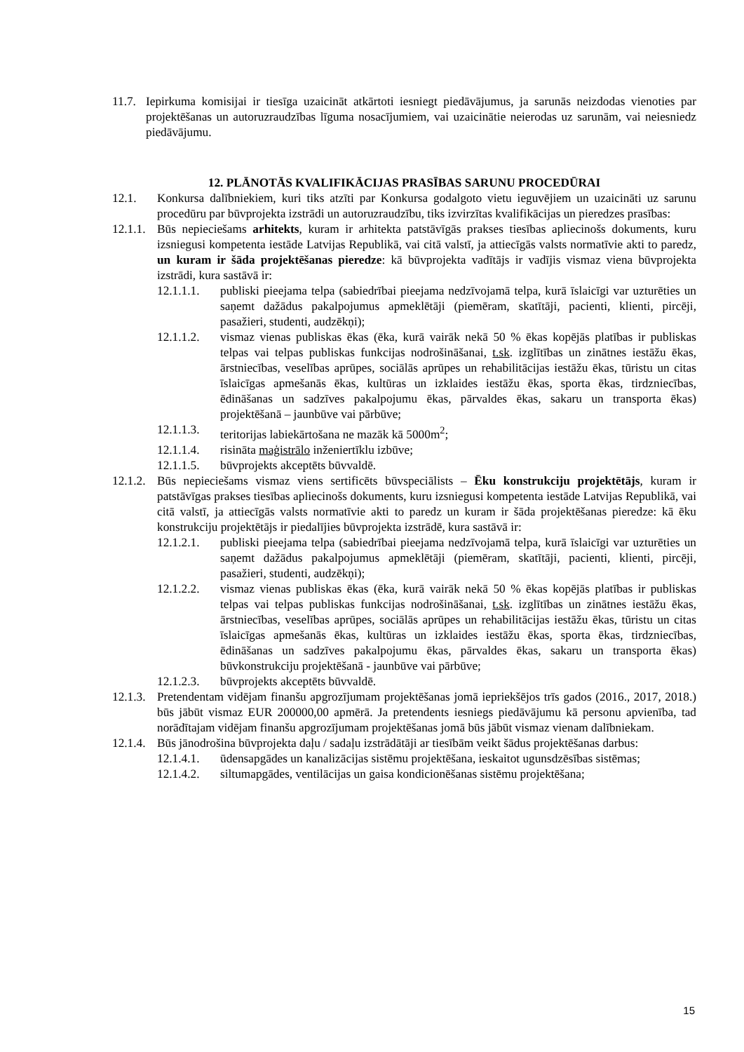11.7.
Iepirkuma komisijai ir tiesīga uzaicināt atkārtoti iesniegt piedāvājumus, ja sarunās neizdodas vienoties par projektēšanas un autoruzraudzības līguma nosacījumiem, vai uzaicinātie neierodas uz sarunām, vai neiesniedz piedāvājumu.
12. PLĀNOTĀS KVALIFIKĀCIJAS PRASĪBAS SARUNU PROCEDŪRAI
12.1. Konkursa dalībniekiem, kuri tiks atzīti par Konkursa godalgoto vietu ieguvējiem un uzaicināti uz sarunu procedūru par būvprojekta izstrādi un autoruzraudzību, tiks izvirzītas kvalifikācijas un pieredzes prasības:
12.1.1.
Būs nepieciešams arhitekts, kuram ir arhitekta patstāvīgās prakses tiesības apliecinošs dokuments, kuru izsniegusi kompetenta iestāde Latvijas Republikā, vai citā valstī, ja attiecīgās valsts normatīvie akti to paredz, un kuram ir šāda projektēšanas pieredze: kā būvprojekta vadītājs ir vadījis vismaz viena būvprojekta izstrādi, kura sastāvā ir:
12.1.1.1.
publiski pieejama telpa (sabiedrībai pieejama nedzīvojamā telpa, kurā īslaicīgi var uzturēties un saņemt dažādus pakalpojumus apmeklētāji (piemēram, skatītāji, pacienti, klienti, pircēji, pasažieri, studenti, audzēkņi);
12.1.1.2.
vismaz vienas publiskas ēkas (ēka, kurā vairāk nekā 50 % ēkas kopējās platības ir publiskas telpas vai telpas publiskas funkcijas nodrošināšanai, t.sk. izglītības un zinātnes iestāžu ēkas, ārstniecības, veselības aprūpes, sociālās aprūpes un rehabilitācijas iestāžu ēkas, tūristu un citas īslaicīgas apmešanās ēkas, kultūras un izklaides iestāžu ēkas, sporta ēkas, tirdzniecības, ēdināšanas un sadzīves pakalpojumu ēkas, pārvaldes ēkas, sakaru un transporta ēkas) projektēšanā – jaunbūve vai pārbūve;
12.1.1.3.
teritorijas labiekārtošana ne mazāk kā 5000m<sup>2</sup>;
12.1.1.4.
risināta maģistrālo inženiertīklu izbūve;
12.1.1.5.
būvprojekts akceptēts būvvaldē.
12.1.2.
Būs nepieciešams vismaz viens sertificēts būvspeciālists – Ēku konstrukciju projektētājs, kuram ir patstāvīgas prakses tiesības apliecinošs dokuments, kuru izsniegusi kompetenta iestāde Latvijas Republikā, vai citā valstī, ja attiecīgās valsts normatīvie akti to paredz un kuram ir šāda projektēšanas pieredze: kā ēku konstrukciju projektētājs ir piedalījies būvprojekta izstrādē, kura sastāvā ir:
12.1.2.1.
publiski pieejama telpa (sabiedrībai pieejama nedzīvojamā telpa, kurā īslaicīgi var uzturēties un saņemt dažādus pakalpojumus apmeklētāji (piemēram, skatītāji, pacienti, klienti, pircēji, pasažieri, studenti, audzēkņi);
12.1.2.2.
vismaz vienas publiskas ēkas (ēka, kurā vairāk nekā 50 % ēkas kopējās platības ir publiskas telpas vai telpas publiskas funkcijas nodrošināšanai, t.sk. izglītības un zinātnes iestāžu ēkas, ārstniecības, veselības aprūpes, sociālās aprūpes un rehabilitācijas iestāžu ēkas, tūristu un citas īslaicīgas apmešanās ēkas, kultūras un izklaides iestāžu ēkas, sporta ēkas, tirdzniecības, ēdināšanas un sadzīves pakalpojumu ēkas, pārvaldes ēkas, sakaru un transporta ēkas) būvkonstrukciju projektēšanā - jaunbūve vai pārbūve;
12.1.2.3.
būvprojekts akceptēts būvvaldē.
12.1.3.
Pretendentam vidējam finanšu apgrozījumam projektēšanas jomā iepriekšējos trīs gados (2016., 2017, 2018.) būs jābūt vismaz EUR 200000,00 apmērā. Ja pretendents iesniegs piedāvājumu kā personu apvienība, tad norādītajam vidējam finanšu apgrozījumam projektēšanas jomā būs jābūt vismaz vienam dalībniekam.
12.1.4.
Būs jānodrošina būvprojekta daļu / sadaļu izstrādātāji ar tiesībām veikt šādus projektēšanas darbus:
12.1.4.1.
ūdensapgādes un kanalizācijas sistēmu projektēšana, ieskaitot ugunsdzēsības sistēmas;
12.1.4.2.
siltumapgādes, ventilācijas un gaisa kondicionēšanas sistēmu projektēšana;
15